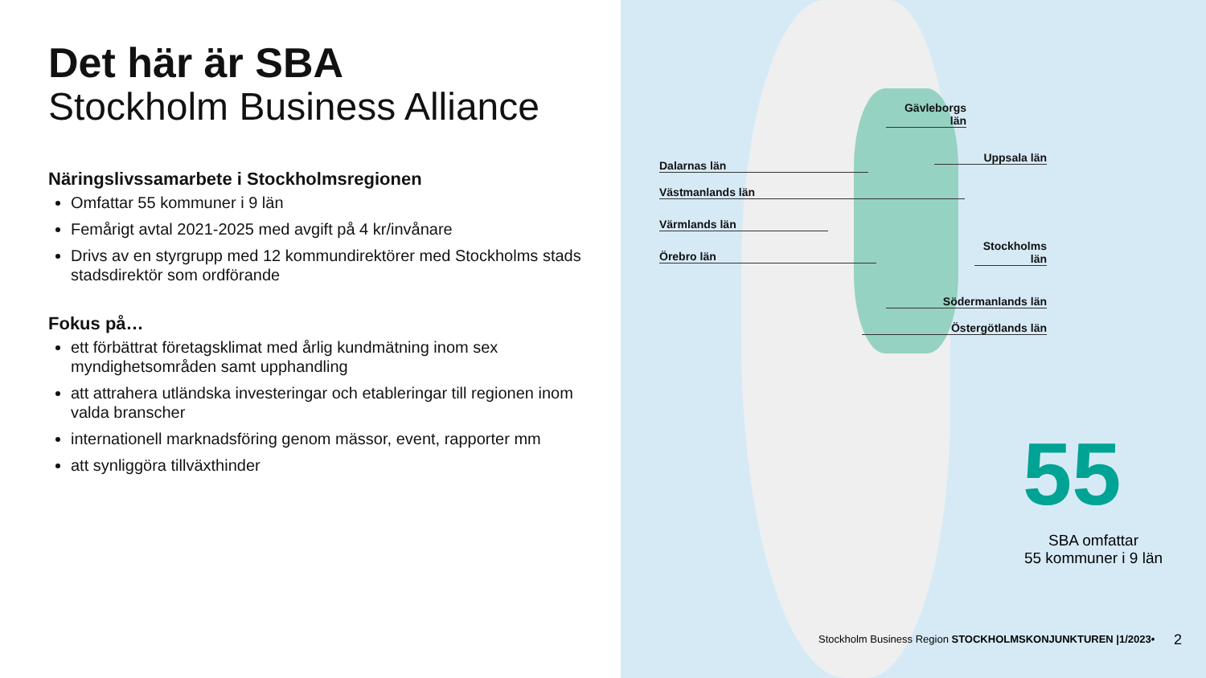Det här är SBA
Stockholm Business Alliance
Näringslivssamarbete i Stockholmsregionen
Omfattar 55 kommuner i 9 län
Femårigt avtal 2021-2025 med avgift på 4 kr/invånare
Drivs av en styrgrupp med 12 kommundirektörer med Stockholms stads stadsdirektör som ordförande
Fokus på…
ett förbättrat företagsklimat med årlig kundmätning inom sex myndighetsområden samt upphandling
att attrahera utländska investeringar och etableringar till regionen inom valda branscher
internationell marknadsföring genom mässor, event, rapporter mm
att synliggöra tillväxthinder
Gävleborgs län
Dalarnas län
Uppsala län
Västmanlands län
Värmlands län
Stockholms län
Örebro län
Södermanlands län
Östergötlands län
55
SBA omfattar
55 kommuner i 9 län
Stockholm Business Region STOCKHOLMSKONJUNKTUREN |1/2023•
2